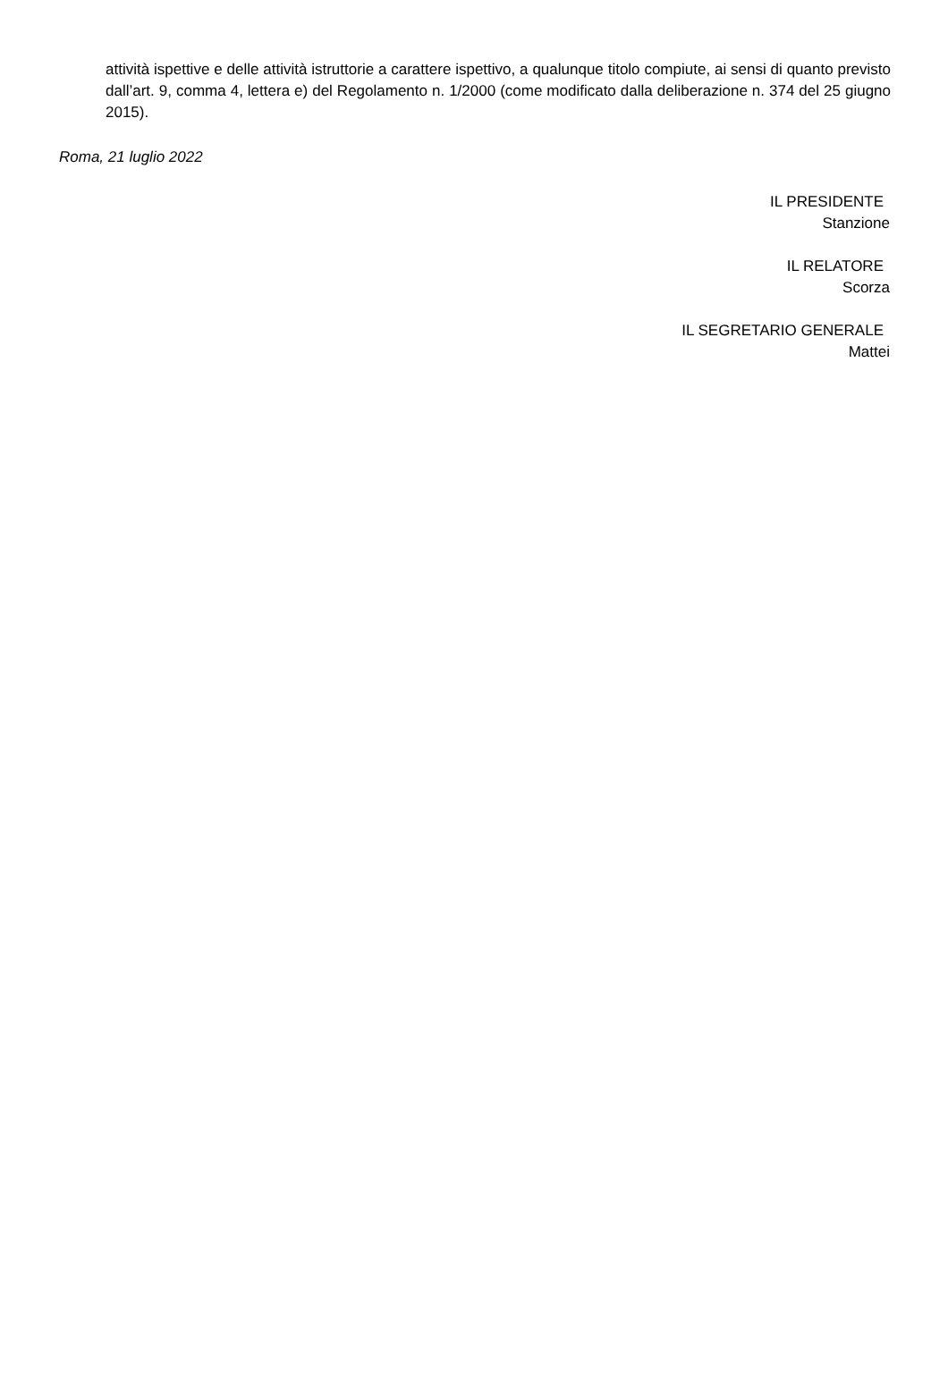attività ispettive e delle attività istruttorie a carattere ispettivo, a qualunque titolo compiute, ai sensi di quanto previsto dall’art. 9, comma 4, lettera e) del Regolamento n. 1/2000 (come modificato dalla deliberazione n. 374 del 25 giugno 2015).
Roma, 21 luglio 2022
IL PRESIDENTE
Stanzione
IL RELATORE
Scorza
IL SEGRETARIO GENERALE
Mattei